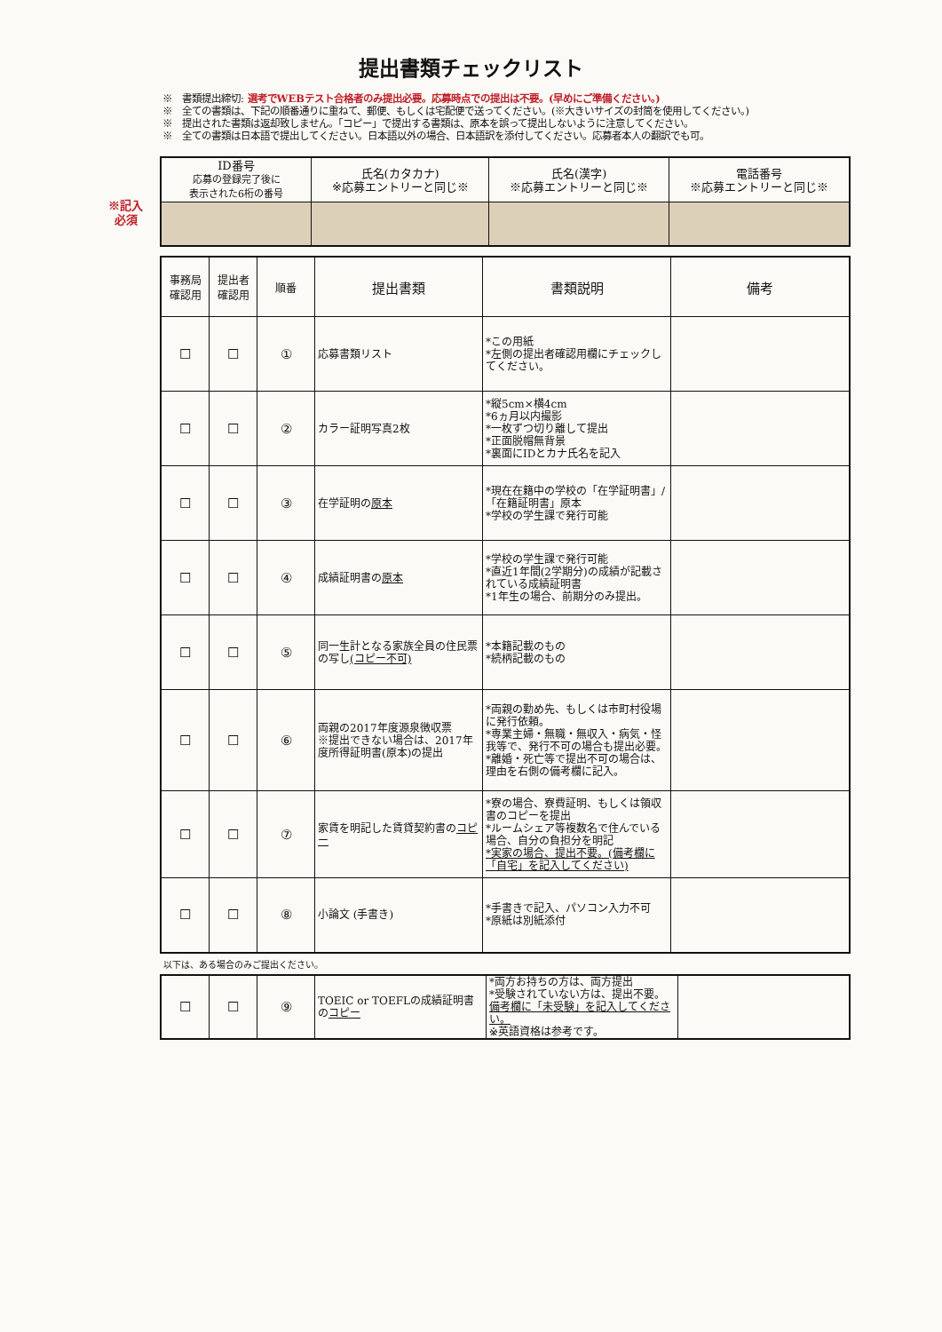提出書類チェックリスト
※　書類提出締切: 選考でWEBテスト合格者のみ提出必要。応募時点での提出は不要。(早めにご準備ください。)
※　全ての書類は、下記の順番通りに重ねて、郵便、もしくは宅配便で送ってください。(※大きいサイズの封筒を使用してください。)
※　提出された書類は返却致しません。「コピー」で提出する書類は、原本を誤って提出しないように注意してください。
※　全ての書類は日本語で提出してください。日本語以外の場合、日本語訳を添付してください。応募者本人の翻訳でも可。
※記入
必須
| ID番号 応募の登録完了後に 表示された6桁の番号 | 氏名(カタカナ) ※応募エントリーと同じ※ | 氏名(漢字) ※応募エントリーと同じ※ | 電話番号 ※応募エントリーと同じ※ |
| --- | --- | --- | --- |
| 事務局 確認用 | 提出者 確認用 | 順番 | 提出書類 | 書類説明 | 備考 |
| --- | --- | --- | --- | --- | --- |
| ☐ | ☐ | ① | 応募書類リスト | *この用紙 *左側の提出者確認用欄にチェックしてください。 | |
| ☐ | ☐ | ② | カラー証明写真2枚 | *縦5cm×横4cm *6ヵ月以内撮影 *一枚ずつ切り離して提出 *正面脱帽無背景 *裏面にIDとカナ氏名を記入 | |
| ☐ | ☐ | ③ | 在学証明の 原本 | *現在在籍中の学校の「在学証明書」/「在籍証明書」原本 *学校の学生課で発行可能 | |
| ☐ | ☐ | ④ | 成績証明書の 原本 | *学校の学生課で発行可能 *直近1年間(2学期分)の成績が記載されている成績証明書 *1年生の場合、前期分のみ提出。 | |
| ☐ | ☐ | ⑤ | 同一生計となる家族全員の住民票の写し (コピー不可) | *本籍記載のもの *続柄記載のもの | |
| ☐ | ☐ | ⑥ | 両親の2017年度源泉徴収票 ※提出できない場合は、2017年度所得証明書(原本)の提出 | *両親の勤め先、もしくは市町村役場に発行依頼。 *専業主婦・無職・無収入・病気・怪我等で、発行不可の場合も提出必要。 *離婚・死亡等で提出不可の場合は、理由を右側の備考欄に記入。 | |
| ☐ | ☐ | ⑦ | 家賃を明記した賃貸契約書の コピー | *寮の場合、寮費証明、もしくは領収書のコピーを提出 *ルームシェア等複数名で住んでいる場合、自分の負担分を明記 *実家の場合、提出不要。(備考欄に「自宅」を記入してください) | |
| ☐ | ☐ | ⑧ | 小論文 (手書き) | *手書きで記入、パソコン入力不可 *原紙は別紙添付 | |
以下は、ある場合のみご提出ください。
| ☐ | ☐ | ⑨ | TOEIC or TOEFLの成績証明書の コピー | *両方お持ちの方は、両方提出 *受験されていない方は、提出不要。 備考欄に「未受験」を記入してください。 ※英語資格は参考です。 | |